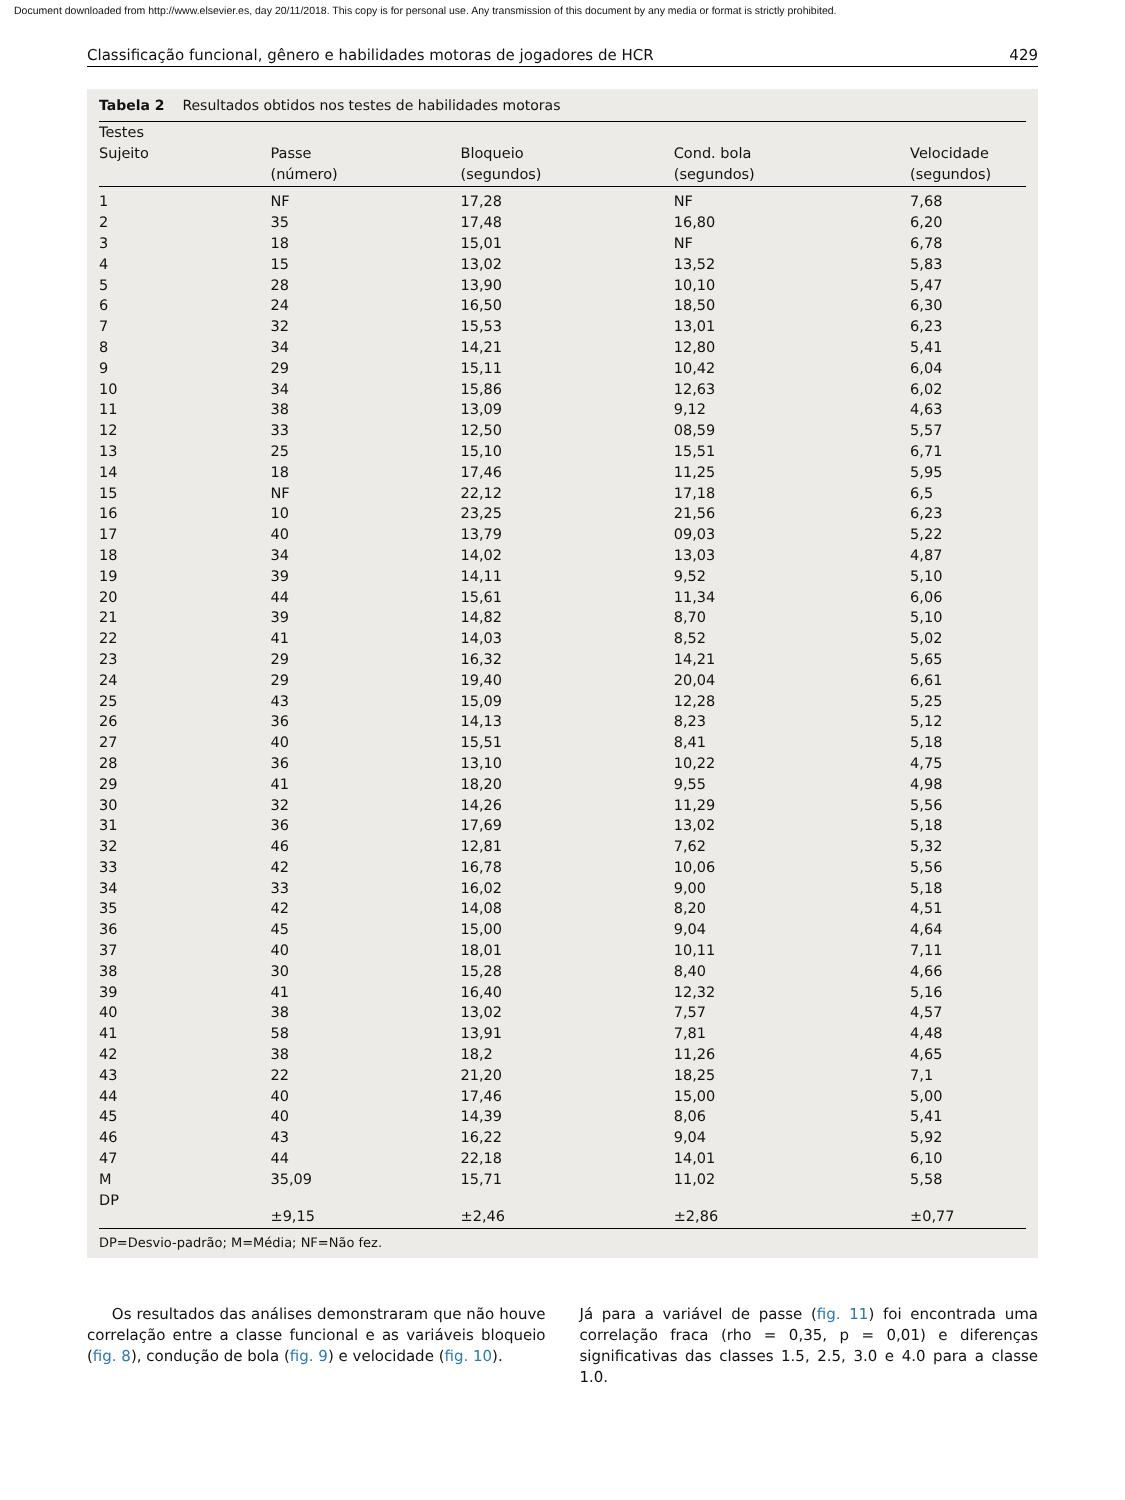Document downloaded from http://www.elsevier.es, day 20/11/2018. This copy is for personal use. Any transmission of this document by any media or format is strictly prohibited.
Classificação funcional, gênero e habilidades motoras de jogadores de HCR 429
Tabela 2 Resultados obtidos nos testes de habilidades motoras
| Testes Sujeito | Passe (número) | Bloqueio (segundos) | Cond. bola (segundos) | Velocidade (segundos) |
| --- | --- | --- | --- | --- |
| 1 | NF | 17,28 | NF | 7,68 |
| 2 | 35 | 17,48 | 16,80 | 6,20 |
| 3 | 18 | 15,01 | NF | 6,78 |
| 4 | 15 | 13,02 | 13,52 | 5,83 |
| 5 | 28 | 13,90 | 10,10 | 5,47 |
| 6 | 24 | 16,50 | 18,50 | 6,30 |
| 7 | 32 | 15,53 | 13,01 | 6,23 |
| 8 | 34 | 14,21 | 12,80 | 5,41 |
| 9 | 29 | 15,11 | 10,42 | 6,04 |
| 10 | 34 | 15,86 | 12,63 | 6,02 |
| 11 | 38 | 13,09 | 9,12 | 4,63 |
| 12 | 33 | 12,50 | 08,59 | 5,57 |
| 13 | 25 | 15,10 | 15,51 | 6,71 |
| 14 | 18 | 17,46 | 11,25 | 5,95 |
| 15 | NF | 22,12 | 17,18 | 6,5 |
| 16 | 10 | 23,25 | 21,56 | 6,23 |
| 17 | 40 | 13,79 | 09,03 | 5,22 |
| 18 | 34 | 14,02 | 13,03 | 4,87 |
| 19 | 39 | 14,11 | 9,52 | 5,10 |
| 20 | 44 | 15,61 | 11,34 | 6,06 |
| 21 | 39 | 14,82 | 8,70 | 5,10 |
| 22 | 41 | 14,03 | 8,52 | 5,02 |
| 23 | 29 | 16,32 | 14,21 | 5,65 |
| 24 | 29 | 19,40 | 20,04 | 6,61 |
| 25 | 43 | 15,09 | 12,28 | 5,25 |
| 26 | 36 | 14,13 | 8,23 | 5,12 |
| 27 | 40 | 15,51 | 8,41 | 5,18 |
| 28 | 36 | 13,10 | 10,22 | 4,75 |
| 29 | 41 | 18,20 | 9,55 | 4,98 |
| 30 | 32 | 14,26 | 11,29 | 5,56 |
| 31 | 36 | 17,69 | 13,02 | 5,18 |
| 32 | 46 | 12,81 | 7,62 | 5,32 |
| 33 | 42 | 16,78 | 10,06 | 5,56 |
| 34 | 33 | 16,02 | 9,00 | 5,18 |
| 35 | 42 | 14,08 | 8,20 | 4,51 |
| 36 | 45 | 15,00 | 9,04 | 4,64 |
| 37 | 40 | 18,01 | 10,11 | 7,11 |
| 38 | 30 | 15,28 | 8,40 | 4,66 |
| 39 | 41 | 16,40 | 12,32 | 5,16 |
| 40 | 38 | 13,02 | 7,57 | 4,57 |
| 41 | 58 | 13,91 | 7,81 | 4,48 |
| 42 | 38 | 18,2 | 11,26 | 4,65 |
| 43 | 22 | 21,20 | 18,25 | 7,1 |
| 44 | 40 | 17,46 | 15,00 | 5,00 |
| 45 | 40 | 14,39 | 8,06 | 5,41 |
| 46 | 43 | 16,22 | 9,04 | 5,92 |
| 47 | 44 | 22,18 | 14,01 | 6,10 |
| M | 35,09 | 15,71 | 11,02 | 5,58 |
| DP | ±9,15 | ±2,46 | ±2,86 | ±0,77 |
DP=Desvio-padrão; M=Média; NF=Não fez.
Os resultados das análises demonstraram que não houve correlação entre a classe funcional e as variáveis bloqueio (fig. 8), condução de bola (fig. 9) e velocidade (fig. 10).
Já para a variável de passe (fig. 11) foi encontrada uma correlação fraca (rho = 0,35, p = 0,01) e diferenças significativas das classes 1.5, 2.5, 3.0 e 4.0 para a classe 1.0.